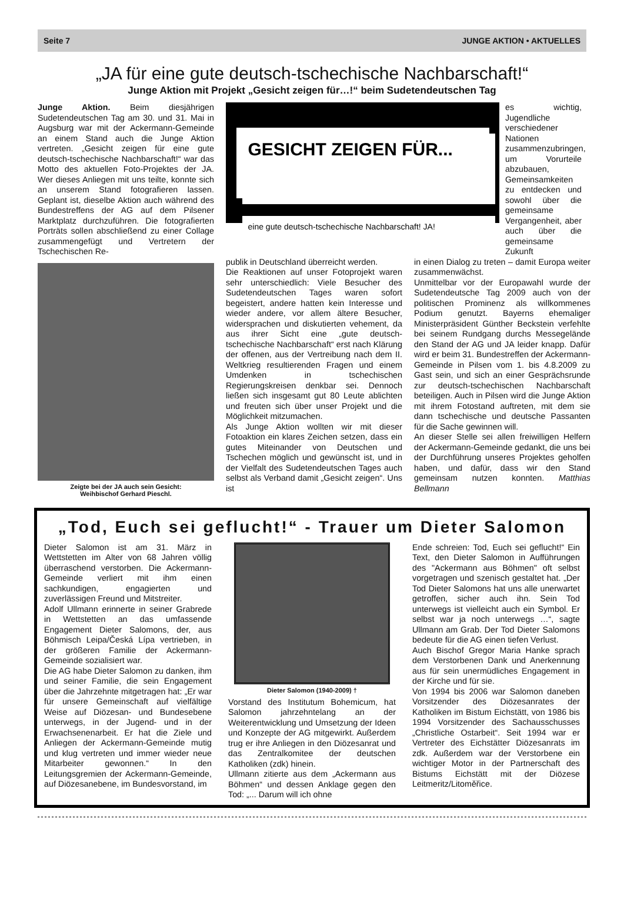Seite 7 JUNGE AKTION • AKTUELLES
„JA für eine gute deutsch-tschechische Nachbarschaft!“
Junge Aktion mit Projekt „Gesicht zeigen für…!“ beim Sudetendeutschen Tag
Junge Aktion. Beim diesjährigen Sudetendeutschen Tag am 30. und 31. Mai in Augsburg war mit der Ackermann-Gemeinde an einem Stand auch die Junge Aktion vertreten. „Gesicht zeigen für eine gute deutsch-tschechische Nachbarschaft!“ war das Motto des aktuellen Foto-Projektes der JA. Wer dieses Anliegen mit uns teilte, konnte sich an unserem Stand fotografieren lassen. Geplant ist, dieselbe Aktion auch während des Bundestreffens der AG auf dem Pilsener Marktplatz durchzuführen. Die fotografierten Porträts sollen abschließend zu einer Collage zusammengefügt und Vertretern der Tschechischen Re-
Zeigte bei der JA auch sein Gesicht:
Weihbischof Gerhard Pieschl.
GESICHT ZEIGEN FÜR...
eine gute deutsch-tschechische Nachbarschaft! JA!
es wichtig, Jugendliche verschiedener Nationen zusammenzubringen, um Vorurteile abzubauen, Gemeinsamkeiten zu entdecken und sowohl über die gemeinsame Vergangenheit, aber auch über die gemeinsame Zukunft
publik in Deutschland überreicht werden.
Die Reaktionen auf unser Fotoprojekt waren sehr unterschiedlich: Viele Besucher des Sudetendeutschen Tages waren sofort begeistert, andere hatten kein Interesse und wieder andere, vor allem ältere Besucher, widersprachen und diskutierten vehement, da aus ihrer Sicht eine „gute deutsch-tschechische Nachbarschaft“ erst nach Klärung der offenen, aus der Vertreibung nach dem II. Weltkrieg resultierenden Fragen und einem Umdenken in tschechischen Regierungskreisen denkbar sei. Dennoch ließen sich insgesamt gut 80 Leute ablichten und freuten sich über unser Projekt und die Möglichkeit mitzumachen.
Als Junge Aktion wollten wir mit dieser Fotoaktion ein klares Zeichen setzen, dass ein gutes Miteinander von Deutschen und Tschechen möglich und gewünscht ist, und in der Vielfalt des Sudetendeutschen Tages auch selbst als Verband damit „Gesicht zeigen“. Uns ist
in einen Dialog zu treten – damit Europa weiter zusammenwächst.
Unmittelbar vor der Europawahl wurde der Sudetendeutsche Tag 2009 auch von der politischen Prominenz als willkommenes Podium genutzt. Bayerns ehemaliger Ministerpräsident Günther Beckstein verfehlte bei seinem Rundgang durchs Messegelände den Stand der AG und JA leider knapp. Dafür wird er beim 31. Bundestreffen der Ackermann-Gemeinde in Pilsen vom 1. bis 4.8.2009 zu Gast sein, und sich an einer Gesprächsrunde zur deutsch-tschechischen Nachbarschaft beteiligen. Auch in Pilsen wird die Junge Aktion mit ihrem Fotostand auftreten, mit dem sie dann tschechische und deutsche Passanten für die Sache gewinnen will.
An dieser Stelle sei allen freiwilligen Helfern der Ackermann-Gemeinde gedankt, die uns bei der Durchführung unseres Projektes geholfen haben, und dafür, dass wir den Stand gemeinsam nutzen konnten. Matthias Bellmann
„Tod, Euch sei geflucht!“ - Trauer um Dieter Salomon
Dieter Salomon ist am 31. März in Wettstetten im Alter von 68 Jahren völlig überraschend verstorben. Die Ackermann-Gemeinde verliert mit ihm einen sachkundigen, engagierten und zuverlässigen Freund und Mitstreiter.
Adolf Ullmann erinnerte in seiner Grabrede in Wettstetten an das umfassende Engagement Dieter Salomons, der, aus Böhmisch Leipa/Česká Lípa vertrieben, in der größeren Familie der Ackermann-Gemeinde sozialisiert war.
Die AG habe Dieter Salomon zu danken, ihm und seiner Familie, die sein Engagement über die Jahrzehnte mitgetragen hat: „Er war für unsere Gemeinschaft auf vielfältige Weise auf Diözesan- und Bundesebene unterwegs, in der Jugend- und in der Erwachsenenarbeit. Er hat die Ziele und Anliegen der Ackermann-Gemeinde mutig und klug vertreten und immer wieder neue Mitarbeiter gewonnen.“ In den Leitungsgremien der Ackermann-Gemeinde, auf Diözesanebene, im Bundesvorstand, im
Dieter Salomon (1940-2009) †
Vorstand des Institutum Bohemicum, hat Salomon jahrzehntelang an der Weiterentwicklung und Umsetzung der Ideen und Konzepte der AG mitgewirkt. Außerdem trug er ihre Anliegen in den Diözesanrat und das Zentralkomitee der deutschen Katholiken (zdk) hinein.
Ullmann zitierte aus dem „Ackermann aus Böhmen“ und dessen Anklage gegen den Tod: „... Darum will ich ohne
Ende schreien: Tod, Euch sei geflucht!“ Ein Text, den Dieter Salomon in Aufführungen des "Ackermann aus Böhmen" oft selbst vorgetragen und szenisch gestaltet hat. „Der Tod Dieter Salomons hat uns alle unerwartet getroffen, sicher auch ihn. Sein Tod unterwegs ist vielleicht auch ein Symbol. Er selbst war ja noch unterwegs …“, sagte Ullmann am Grab. Der Tod Dieter Salomons bedeute für die AG einen tiefen Verlust.
Auch Bischof Gregor Maria Hanke sprach dem Verstorbenen Dank und Anerkennung aus für sein unermüdliches Engagement in der Kirche und für sie.
Von 1994 bis 2006 war Salomon daneben Vorsitzender des Diözesanrates der Katholiken im Bistum Eichstätt, von 1986 bis 1994 Vorsitzender des Sachausschusses „Christliche Ostarbeit“. Seit 1994 war er Vertreter des Eichstätter Diözesanrats im zdk. Außerdem war der Verstorbene ein wichtiger Motor in der Partnerschaft des Bistums Eichstätt mit der Diözese Leitmeritz/Litoměřice.